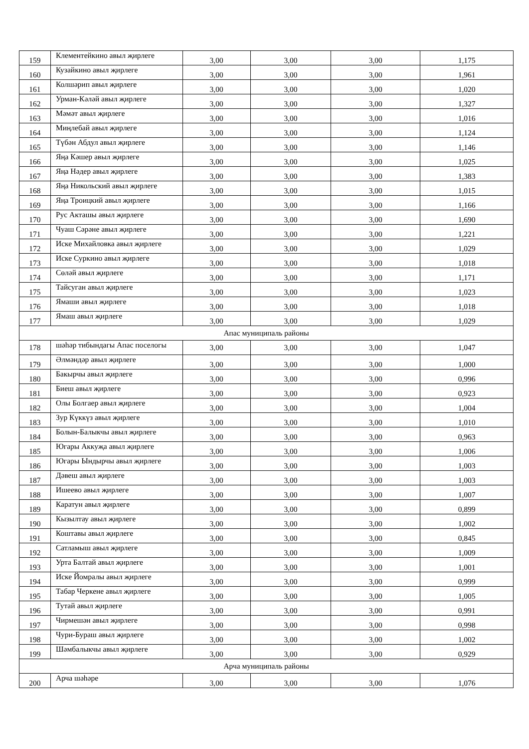| 159 | Клементейкино авыл җирлеге | 3,00 | 3,00 | 3,00 | 1,175 |
| 160 | Кузайкино авыл җирлеге | 3,00 | 3,00 | 3,00 | 1,961 |
| 161 | Колшәрип авыл җирлеге | 3,00 | 3,00 | 3,00 | 1,020 |
| 162 | Урман-Кәләй авыл җирлеге | 3,00 | 3,00 | 3,00 | 1,327 |
| 163 | Мәмәт авыл җирлеге | 3,00 | 3,00 | 3,00 | 1,016 |
| 164 | Миңлебай авыл җирлеге | 3,00 | 3,00 | 3,00 | 1,124 |
| 165 | Түбән Абдул авыл җирлеге | 3,00 | 3,00 | 3,00 | 1,146 |
| 166 | Яңа Кәшер авыл җирлеге | 3,00 | 3,00 | 3,00 | 1,025 |
| 167 | Яңа Нәдер авыл җирлеге | 3,00 | 3,00 | 3,00 | 1,383 |
| 168 | Яңа Никольский авыл җирлеге | 3,00 | 3,00 | 3,00 | 1,015 |
| 169 | Яңа Троицкий авыл җирлеге | 3,00 | 3,00 | 3,00 | 1,166 |
| 170 | Рус Акташы авыл җирлеге | 3,00 | 3,00 | 3,00 | 1,690 |
| 171 | Чуаш Сәрәне авыл җирлеге | 3,00 | 3,00 | 3,00 | 1,221 |
| 172 | Иске Михайловка авыл җирлеге | 3,00 | 3,00 | 3,00 | 1,029 |
| 173 | Иске Суркино авыл җирлеге | 3,00 | 3,00 | 3,00 | 1,018 |
| 174 | Сөләй авыл җирлеге | 3,00 | 3,00 | 3,00 | 1,171 |
| 175 | Тайсуган авыл җирлеге | 3,00 | 3,00 | 3,00 | 1,023 |
| 176 | Ямаши авыл җирлеге | 3,00 | 3,00 | 3,00 | 1,018 |
| 177 | Ямаш авыл җирлеге | 3,00 | 3,00 | 3,00 | 1,029 |
| Апас муниципаль районы | | | | | |
| 178 | шәһәр тибындагы Апас поселогы | 3,00 | 3,00 | 3,00 | 1,047 |
| 179 | Әлмәндәр авыл җирлеге | 3,00 | 3,00 | 3,00 | 1,000 |
| 180 | Бакырчы авыл җирлеге | 3,00 | 3,00 | 3,00 | 0,996 |
| 181 | Биеш авыл җирлеге | 3,00 | 3,00 | 3,00 | 0,923 |
| 182 | Олы Болгаер авыл җирлеге | 3,00 | 3,00 | 3,00 | 1,004 |
| 183 | Зур Күккүз авыл җирлеге | 3,00 | 3,00 | 3,00 | 1,010 |
| 184 | Болын-Балыкчы авыл җирлеге | 3,00 | 3,00 | 3,00 | 0,963 |
| 185 | Югары Аккуҗа авыл җирлеге | 3,00 | 3,00 | 3,00 | 1,006 |
| 186 | Югары Ындырчы авыл җирлеге | 3,00 | 3,00 | 3,00 | 1,003 |
| 187 | Дәвеш авыл җирлеге | 3,00 | 3,00 | 3,00 | 1,003 |
| 188 | Ишеево авыл җирлеге | 3,00 | 3,00 | 3,00 | 1,007 |
| 189 | Каратун авыл җирлеге | 3,00 | 3,00 | 3,00 | 0,899 |
| 190 | Кызылтау авыл җирлеге | 3,00 | 3,00 | 3,00 | 1,002 |
| 191 | Коштавы авыл җирлеге | 3,00 | 3,00 | 3,00 | 0,845 |
| 192 | Сатламыш авыл җирлеге | 3,00 | 3,00 | 3,00 | 1,009 |
| 193 | Урта Балтай авыл җирлеге | 3,00 | 3,00 | 3,00 | 1,001 |
| 194 | Иске Йомралы авыл җирлеге | 3,00 | 3,00 | 3,00 | 0,999 |
| 195 | Табар Черкене авыл җирлеге | 3,00 | 3,00 | 3,00 | 1,005 |
| 196 | Тутай авыл җирлеге | 3,00 | 3,00 | 3,00 | 0,991 |
| 197 | Чирмешән авыл җирлеге | 3,00 | 3,00 | 3,00 | 0,998 |
| 198 | Чури-Бураш авыл җирлеге | 3,00 | 3,00 | 3,00 | 1,002 |
| 199 | Шәмбалыкчы авыл җирлеге | 3,00 | 3,00 | 3,00 | 0,929 |
| Арча муниципаль районы | | | | | |
| 200 | Арча шәһәре | 3,00 | 3,00 | 3,00 | 1,076 |